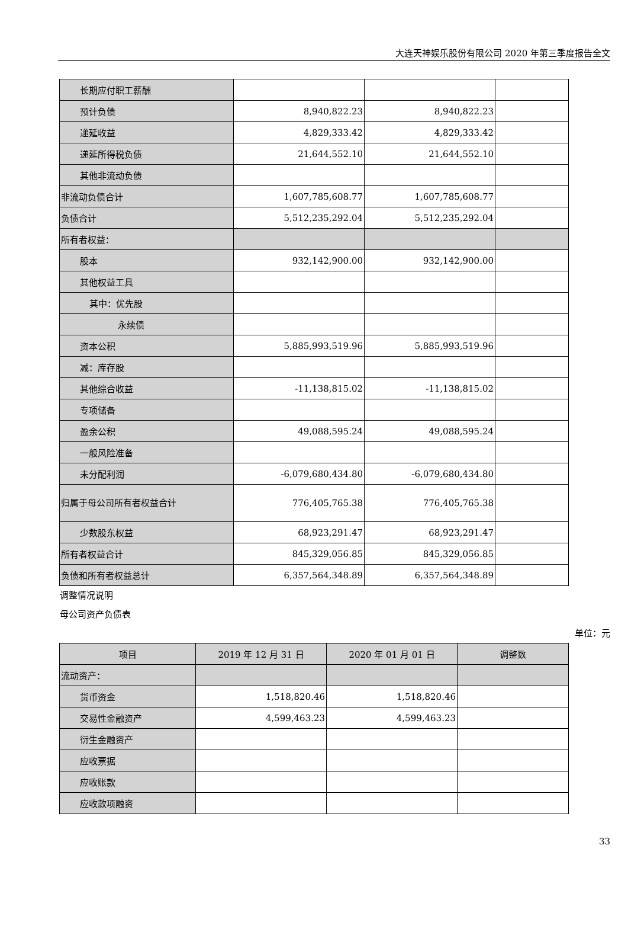大连天神娱乐股份有限公司 2020 年第三季度报告全文
| 长期应付职工薪酬 | | | |
| 预计负债 | 8,940,822.23 | 8,940,822.23 | |
| 递延收益 | 4,829,333.42 | 4,829,333.42 | |
| 递延所得税负债 | 21,644,552.10 | 21,644,552.10 | |
| 其他非流动负债 | | | |
| 非流动负债合计 | 1,607,785,608.77 | 1,607,785,608.77 | |
| 负债合计 | 5,512,235,292.04 | 5,512,235,292.04 | |
| 所有者权益： | | | |
| 股本 | 932,142,900.00 | 932,142,900.00 | |
| 其他权益工具 | | | |
| 其中：优先股 | | | |
| 永续债 | | | |
| 资本公积 | 5,885,993,519.96 | 5,885,993,519.96 | |
| 减：库存股 | | | |
| 其他综合收益 | -11,138,815.02 | -11,138,815.02 | |
| 专项储备 | | | |
| 盈余公积 | 49,088,595.24 | 49,088,595.24 | |
| 一般风险准备 | | | |
| 未分配利润 | -6,079,680,434.80 | -6,079,680,434.80 | |
| 归属于母公司所有者权益合计 | 776,405,765.38 | 776,405,765.38 | |
| 少数股东权益 | 68,923,291.47 | 68,923,291.47 | |
| 所有者权益合计 | 845,329,056.85 | 845,329,056.85 | |
| 负债和所有者权益总计 | 6,357,564,348.89 | 6,357,564,348.89 | |
调整情况说明
母公司资产负债表
单位：元
| 项目 | 2019 年 12 月 31 日 | 2020 年 01 月 01 日 | 调整数 |
| --- | --- | --- | --- |
| 流动资产： | | | |
| 货币资金 | 1,518,820.46 | 1,518,820.46 | |
| 交易性金融资产 | 4,599,463.23 | 4,599,463.23 | |
| 衍生金融资产 | | | |
| 应收票据 | | | |
| 应收账款 | | | |
| 应收款项融资 | | | |
33